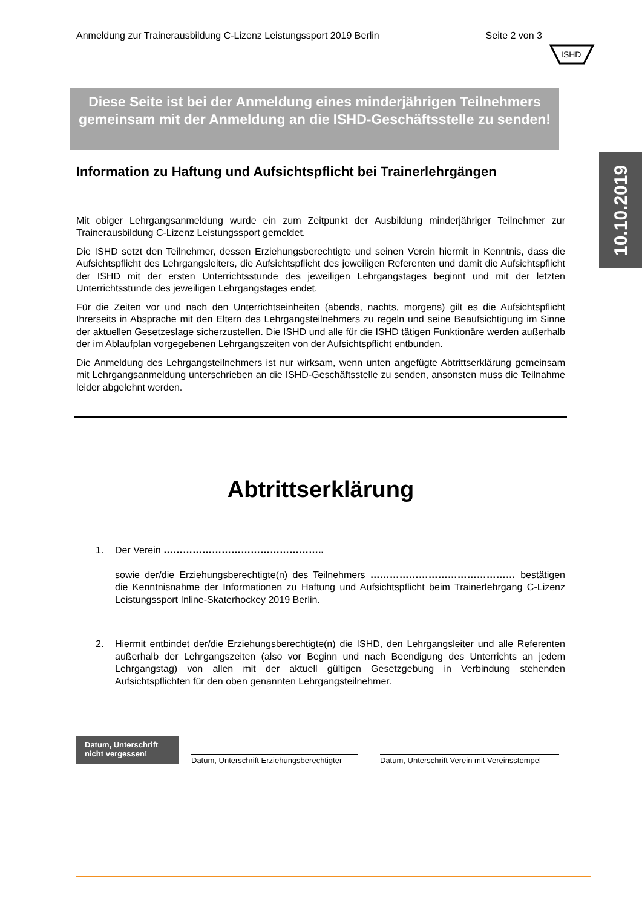Anmeldung zur Trainerausbildung C-Lizenz Leistungssport 2019 Berlin Seite 2 von 3
ISHD
10.10.2019
Diese Seite ist bei der Anmeldung eines minderjährigen Teilnehmers gemeinsam mit der Anmeldung an die ISHD-Geschäftsstelle zu senden!
Information zu Haftung und Aufsichtspflicht bei Trainerlehrgängen
Mit obiger Lehrgangsanmeldung wurde ein zum Zeitpunkt der Ausbildung minderjähriger Teilnehmer zur Trainerausbildung C-Lizenz Leistungssport gemeldet.
Die ISHD setzt den Teilnehmer, dessen Erziehungsberechtigte und seinen Verein hiermit in Kenntnis, dass die Aufsichtspflicht des Lehrgangsleiters, die Aufsichtspflicht des jeweiligen Referenten und damit die Aufsichtspflicht der ISHD mit der ersten Unterrichtsstunde des jeweiligen Lehrgangstages beginnt und mit der letzten Unterrichtsstunde des jeweiligen Lehrgangstages endet.
Für die Zeiten vor und nach den Unterrichtseinheiten (abends, nachts, morgens) gilt es die Aufsichtspflicht Ihrerseits in Absprache mit den Eltern des Lehrgangsteilnehmers zu regeln und seine Beaufsichtigung im Sinne der aktuellen Gesetzeslage sicherzustellen. Die ISHD und alle für die ISHD tätigen Funktionäre werden außerhalb der im Ablaufplan vorgegebenen Lehrgangszeiten von der Aufsichtspflicht entbunden.
Die Anmeldung des Lehrgangsteilnehmers ist nur wirksam, wenn unten angefügte Abtrittserklärung gemeinsam mit Lehrgangsanmeldung unterschrieben an die ISHD-Geschäftsstelle zu senden, ansonsten muss die Teilnahme leider abgelehnt werden.
Abtrittserklärung
1. Der Verein …………………………………………..
sowie der/die Erziehungsberechtigte(n) des Teilnehmers ……………………………………… bestätigen die Kenntnisnahme der Informationen zu Haftung und Aufsichtspflicht beim Trainerlehrgang C-Lizenz Leistungssport Inline-Skaterhockey 2019 Berlin.
2. Hiermit entbindet der/die Erziehungsberechtigte(n) die ISHD, den Lehrgangsleiter und alle Referenten außerhalb der Lehrgangszeiten (also vor Beginn und nach Beendigung des Unterrichts an jedem Lehrgangstag) von allen mit der aktuell gültigen Gesetzgebung in Verbindung stehenden Aufsichtspflichten für den oben genannten Lehrgangsteilnehmer.
Datum, Unterschrift nicht vergessen!
Datum, Unterschrift Erziehungsberechtigter
Datum, Unterschrift Verein mit Vereinsstempel